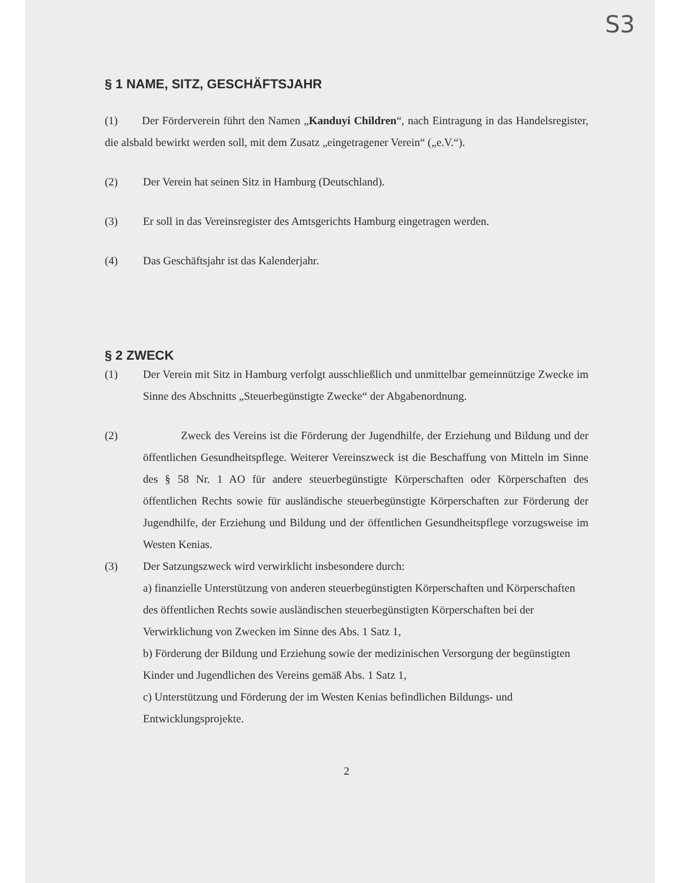S3
§ 1 NAME, SITZ, GESCHÄFTSJAHR
(1) Der Förderverein führt den Namen „Kanduyi Children“, nach Eintragung in das Handelsregister, die alsbald bewirkt werden soll, mit dem Zusatz „eingetragener Verein“ („e.V.“).
(2) Der Verein hat seinen Sitz in Hamburg (Deutschland).
(3) Er soll in das Vereinsregister des Amtsgerichts Hamburg eingetragen werden.
(4) Das Geschäftsjahr ist das Kalenderjahr.
§ 2 ZWECK
(1) Der Verein mit Sitz in Hamburg verfolgt ausschließlich und unmittelbar gemeinnützige Zwecke im Sinne des Abschnitts „Steuerbegünstigte Zwecke“ der Abgabenordnung.
(2) Zweck des Vereins ist die Förderung der Jugendhilfe, der Erziehung und Bildung und der öffentlichen Gesundheitspflege. Weiterer Vereinszweck ist die Beschaffung von Mitteln im Sinne des § 58 Nr. 1 AO für andere steuerbegünstigte Körperschaften oder Körperschaften des öffentlichen Rechts sowie für ausländische steuerbegünstigte Körperschaften zur Förderung der Jugendhilfe, der Erziehung und Bildung und der öffentlichen Gesundheitspflege vorzugsweise im Westen Kenias.
(3) Der Satzungszweck wird verwirklicht insbesondere durch:
a) finanzielle Unterstützung von anderen steuerbegünstigten Körperschaften und Körperschaften des öffentlichen Rechts sowie ausländischen steuerbegünstigten Körperschaften bei der Verwirklichung von Zwecken im Sinne des Abs. 1 Satz 1,
b) Förderung der Bildung und Erziehung sowie der medizinischen Versorgung der begünstigten Kinder und Jugendlichen des Vereins gemäß Abs. 1 Satz 1,
c) Unterstützung und Förderung der im Westen Kenias befindlichen Bildungs- und Entwicklungsprojekte.
2